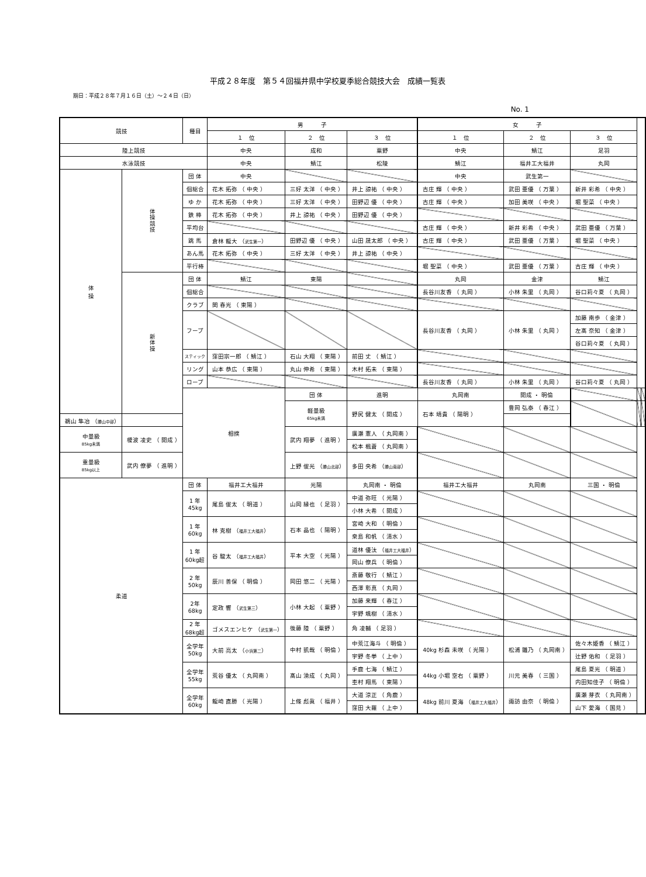平成２８年度　第５４回福井県中学校夏季総合競技大会　成績一覧表
期日：平成２８年７月１６日（土）～２４日（日）
No. 1
| 競技 | | 種目 | 男 子 | | | 女 子 | | | | |
| --- | --- | --- | --- | --- | --- | --- | --- | --- | --- | --- |
| | | | １ 位 | ２ 位 | ３ 位 | １ 位 | ２ 位 | ３ 位 | | |
| 陸上競技 | | | 中央 | 成和 | 粟野 | 中央 | 鯖江 | 足羽 | | |
| 水泳競技 | | | 中央 | 鯖江 | 松陵 | 鯖江 | 福井工大福井 | 丸岡 | | |
| 体 操 | 体 操 競 技 | 団 体 | 中央 | | | 中央 | 武生第一 | | | |
| | | 個総合 | 花木 拓弥 （ 中央 ） | 三好 太洋 （ 中央 ） | 井上 諒祐 （ 中央 ） | 古庄 輝 （ 中央 ） | 武田 亜優 （ 万葉 ） | 新井 彩希 （ 中央 ） | | |
| | | ゆ か | 花木 拓弥 （ 中央 ） | 三好 太洋 （ 中央 ） | 田野辺 優 （ 中央 ） | 古庄 輝 （ 中央 ） | 加田 美咲 （ 中央 ） | 堀 聖菜 （ 中央 ） | | |
| | | 鉄 棒 | 花木 拓弥 （ 中央 ） | 井上 諒祐 （ 中央 ） | 田野辺 優 （ 中央 ） | | | | | |
| | | 平均台 | | | | 古庄 輝 （ 中央 ） | 新井 彩希 （ 中央 ） | 武田 亜優 （ 万葉 ） | | |
| | | 跳 馬 | 倉林 龍大 （ 武生第一 ） | 田野辺 優 （ 中央 ） | 山田 晟太郎 （ 中央 ） | 古庄 輝 （ 中央 ） | 武田 亜優 （ 万葉 ） | 堀 聖菜 （ 中央 ） | | |
| | | あん馬 | 花木 拓弥 （ 中央 ） | 三好 太洋 （ 中央 ） | 井上 諒祐 （ 中央 ） | | | | | |
| | | 平行棒 | | | | 堀 聖菜 （ 中央 ） | 武田 亜優 （ 万葉 ） | 古庄 輝 （ 中央 ） | | |
| | 新 体 操 | 団 体 | 鯖江 | 東陽 | | 丸岡 | 金津 | 鯖江 | | |
| | | 個総合 | | | | 長谷川友香 （ 丸岡 ） | 小林 朱里 （ 丸岡 ） | 谷口莉々夏 （ 丸岡 ） | | |
| | | クラブ | 関 春光 （ 東陽 ） | | | | | | | |
| | | フープ | | | | 長谷川友香 （ 丸岡 ） | 小林 朱里 （ 丸岡 ） | 加藤 南歩 （ 金津 ） | | |
| | | | | | | | | 左髙 奈知 （ 金津 ） | | |
| | | | | | | | | 谷口莉々夏 （ 丸岡 ） | | |
| | | スティック | 窪田宗一郎 （ 鯖江 ） | 石山 大翔 （ 東陽 ） | 前田 丈 （ 鯖江 ） | | | | | |
| | | リング | 山本 恭広 （ 東陽 ） | 丸山 伸希 （ 東陽 ） | 木村 拓未 （ 東陽 ） | | | | | |
| | | ロープ | | | | 長谷川友香 （ 丸岡 ） | 小林 朱里 （ 丸岡 ） | 谷口莉々夏 （ 丸岡 ） | | |
| | | 相撲 | | 団 体 | 進明 | 丸岡南 | 開成 ・ 明倫 | | | |
| | | | | 軽量級 65kg未満 | 野尻 健太 （ 開成 ） | 石本 靖貴 （ 陽明 ） | 豊岡 弘泰 （ 春江 ） | | | |
| 鵜山 隼冶 （ 勝山中部 ） | | | | | | | | | | |
| 中量級 85kg未満 | 榎波 凌史 （ 開成 ） | | | 武内 翔夢 （ 進明 ） | 廣瀬 憲人 （ 丸岡南 ） | | | | | |
| | | | | | 松本 楓蒼 （ 丸岡南 ） | | | | | |
| 重量級 85kg以上 | 武内 僚夢 （ 進明 ） | | | 上野 俊光 （ 勝山北部 ） | 多田 央希 （ 勝山南部 ） | | | | | |
| 柔道 | | 団 体 | 福井工大福井 | 光陽 | 丸岡南 ・ 明倫 | 福井工大福井 | 丸岡南 | 三国 ・ 明倫 | | |
| | | 1 年 45kg | 尾島 俊太 （ 明道 ） | 山岡 縁也 （ 足羽 ） | 中道 弥旺 （ 光陽 ） | | | | | |
| | | | | | 小林 大希 （ 開成 ） | | | | | |
| | | 1 年 60kg | 林 克樹 （ 福井工大福井 ） | 石本 晶也 （ 陽明 ） | 宮崎 大和 （ 明倫 ） | | | | | |
| | | | | | 桒島 和帆 （ 清水 ） | | | | | |
| | | 1 年 60kg超 | 谷 駿太 （ 福井工大福井 ） | 平本 大空 （ 光陽 ） | 道林 優汰 （ 福井工大福井 ） | | | | | |
| | | | | | 岡山 僚兵 （ 明倫 ） | | | | | |
| | | 2 年 50kg | 辰川 善保 （ 明倫 ） | 岡田 悠二 （ 光陽 ） | 斎藤 敬行 （ 鯖江 ） | | | | | |
| | | | | | 西澤 彰真 （ 丸岡 ） | | | | | |
| | | 2年 68kg | 定政 響 （ 武生第三 ） | 小林 大起 （ 粟野 ） | 加藤 来輝 （ 春江 ） | | | | | |
| | | | | | 宇野 颯樹 （ 清水 ） | | | | | |
| | | 2 年 68kg超 | ゴメスエンヒケ （ 武生第一 ） | 後藤 陸 （ 粟野 ） | 角 凌輔 （ 足羽 ） | | | | | |
| | | 全学年 50kg | 大前 亮太 （ 小浜第二 ） | 中村 凱哉 （ 明倫 ） | 中荒江海斗 （ 明倫 ） | 40kg 杉森 未咲 （ 光陽 ） | 松浦 雛乃 （ 丸岡南 ） | 佐々木姫香 （ 鯖江 ） | | |
| | | | | | 宇野 冬挙 （ 上中 ） | | | 辻野 佑和 （ 足羽 ） | | |
| | | 全学年 55kg | 荒谷 優太 （ 丸岡南 ） | 髙山 湧成 （ 丸岡 ） | 手鹿 七海 （ 鯖江 ） | 44kg 小堀 空右 （ 粟野 ） | 川元 美春 （ 三国 ） | 尾島 夏光 （ 明道 ） | | |
| | | | | | 杢村 翔馬 （ 東陽 ） | | | 内田知佳子 （ 明倫 ） | | |
| | | 全学年 60kg | 龍崎 直勝 （ 光陽 ） | 上條 彪眞 （ 福井 ） | 大道 涼正 （ 角鹿 ） | 48kg 前川 夏海 （ 福井工大福井 ） | 諏訪 由奈 （ 明倫 ） | 廣瀬 芽衣 （ 丸岡南 ） | | |
| | | | | | 窪田 大羅 （ 上中 ） | | | 山下 愛海 （ 国見 ） | | |